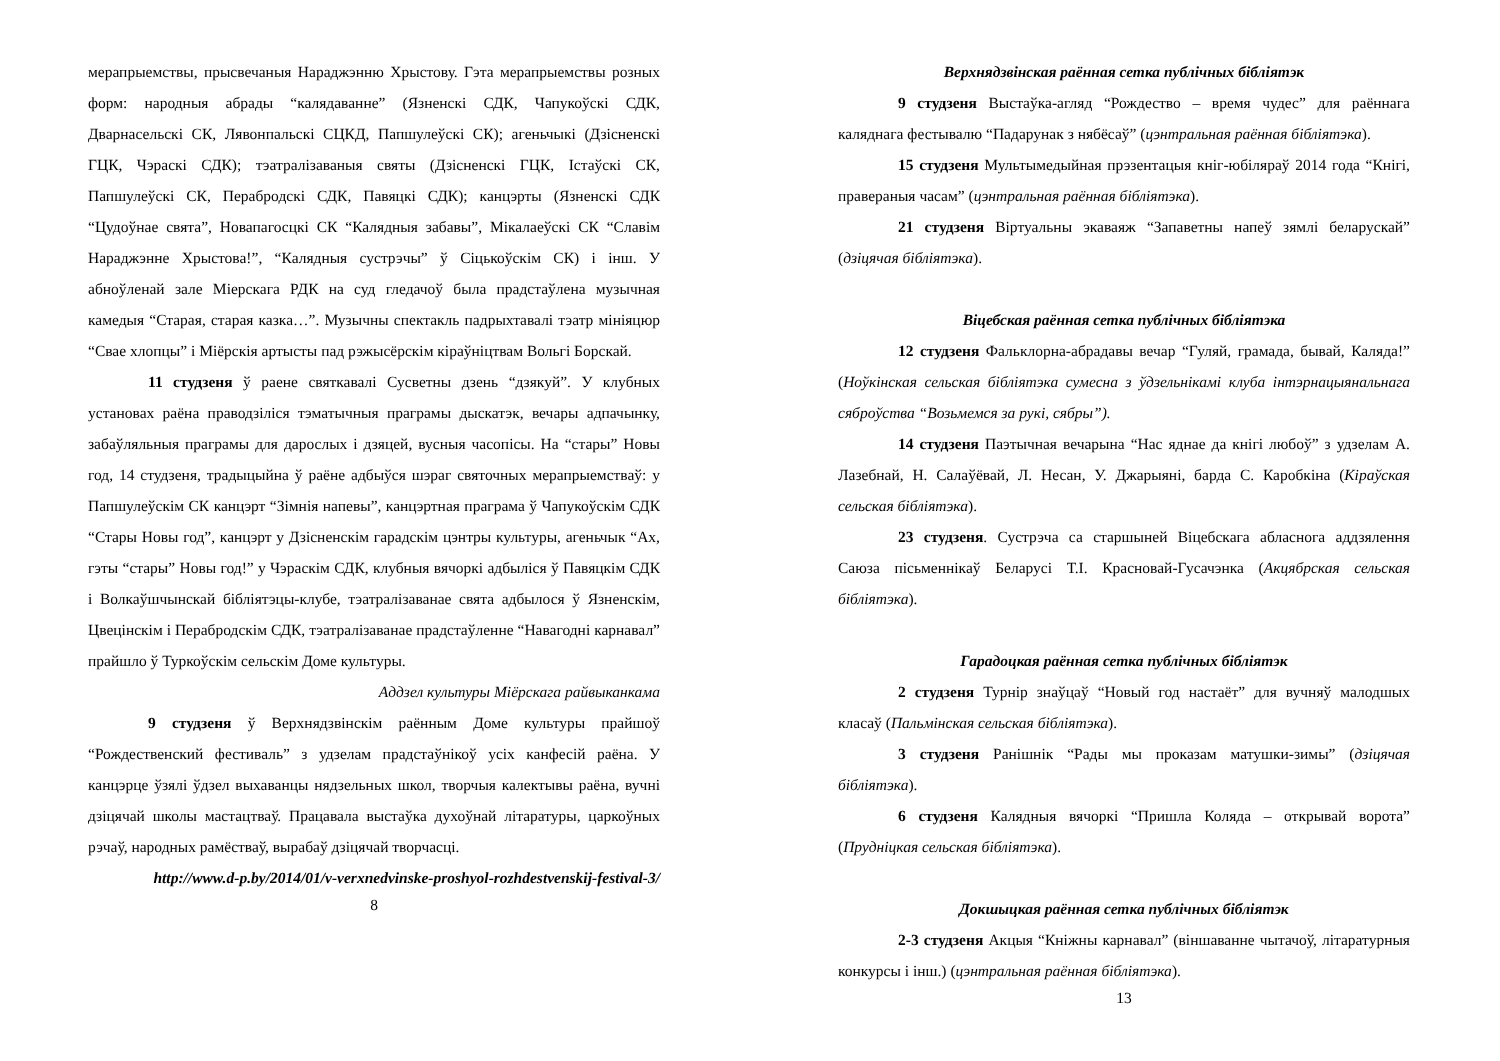мерапрыемствы, прысвечаныя Нараджэнню Хрыстову. Гэта мерапрыемствы розных форм: народныя абрады “калядаванне” (Язненскі СДК, Чапукоўскі СДК, Дварнасельскі СК, Лявонпальскі СЦКД, Папшулеўскі СК); агеньчыкі (Дзісненскі ГЦК, Чэраскі СДК); тэатралізаваныя святы (Дзісненскі ГЦК, Істаўскі СК, Папшулеўскі СК, Перабродскі СДК, Павяцкі СДК); канцэрты (Язненскі СДК “Цудоўнае свята”, Новапагосцкі СК “Калядныя забавы”, Мікалаеўскі СК “Славім Нараджэнне Хрыстова!”, “Калядныя сустрэчы” ў Сіцькоўскім СК) і інш. У абноўленай зале Міерскага РДК на суд гледачоў была прадстаўлена музычная камедыя “Старая, старая казка…”. Музычны спектакль падрыхтавалі тэатр мініяцюр “Свае хлопцы” і Міёрскія артысты пад рэжысёрскім кіраўніцтвам Вольгі Борскай.
11 студзеня ў раене святкавалі Сусветны дзень “дзякуй”. У клубных установах раёна праводзіліся тэматычныя праграмы дыскатэк, вечары адпачынку, забаўляльныя праграмы для дарослых і дзяцей, вусныя часопісы. На “стары” Новы год, 14 студзеня, традыцыйна ў раёне адбыўся шэраг святочных мерапрыемстваў: у Папшулеўскім СК канцэрт “Зімнія напевы”, канцэртная праграма ў Чапукоўскім СДК “Стары Новы год”, канцэрт у Дзісненскім гарадскім цэнтры культуры, агеньчык “Ах, гэты “стары” Новы год!” у Чэраскім СДК, клубныя вячоркі адбыліся ў Павяцкім СДК і Волкаўшчынскай бібліятэцы-клубе, тэатралізаванае свята адбылося ў Язненскім, Цвецінскім і Перабродскім СДК, тэатралізаванае прадстаўленне “Навагодні карнавал” прайшло ў Туркоўскім сельскім Доме культуры.
Аддзел культуры Міёрскага райвыканкама
9 студзеня ў Верхнядзвінскім раённым Доме культуры прайшоў “Рождественский фестиваль” з удзелам прадстаўнікоў усіх канфесій раёна. У канцэрце ўзялі ўдзел выхаванцы нядзельных школ, творчыя калектывы раёна, вучні дзіцячай школы мастацтваў. Працавала выстаўка духоўнай літаратуры, царкоўных рэчаў, народных рамёстваў, вырабаў дзіцячай творчасці.
http://www.d-p.by/2014/01/v-verxnedvinske-proshyol-rozhdestvenskij-festival-3/
8
Верхнядзвінская раённая сетка публічных бібліятэк
9 студзеня Выстаўка-агляд “Рождество – время чудес” для раённага каляднага фестывалю “Падарунак з нябёсаў” (цэнтральная раённая бібліятэка).
15 студзеня Мультымедыйная прэзентацыя кніг-юбіляраў 2014 года “Кнігі, праверaныя часам” (цэнтральная раённая бібліятэка).
21 студзеня Віртуальны экаваяж “Запаветны напеў зямлі беларускай” (дзіцячая бібліятэка).
Віцебская раённая сетка публічных бібліятэка
12 студзеня Фальклорна-абрадавы вечар “Гуляй, грамада, бывай, Каляда!” (Ноўкінская сельская бібліятэка сумесна з ўдзельнікамі клуба інтэрнацыянальнага сяброўства “Возьмемся за рукі, сябры”).
14 студзеня Паэтычная вечарына “Нас яднае да кнігі любоў” з удзелам А. Лазебнай, Н. Салаўёвай, Л. Несан, У. Джарыяні, барда С. Каробкіна (Кіраўская сельская бібліятэка).
23 студзеня. Сустрэча са старшыней Віцебскага абласнога аддзялення Саюза пісьменнікаў Беларусі Т.І. Красновай-Гусачэнка (Акцябрская сельская бібліятэка).
Гарадоцкая раённая сетка публічных бібліятэк
2 студзеня Турнір знаўцаў “Новый год настаёт” для вучняў малодшых класаў (Пальмінская сельская бібліятэка).
3 студзеня Ранішнік “Рады мы проказам матушки-зимы” (дзіцячая бібліятэка).
6 студзеня Калядныя вячоркі “Пришла Коляда – открывай ворота” (Прудніцкая сельская бібліятэка).
Докшыцкая раённая сетка публічных бібліятэк
2-3 студзеня Акцыя “Кніжны карнавал” (віншаванне чытачоў, літаратурныя конкурсы і інш.) (цэнтральная раённая бібліятэка).
13